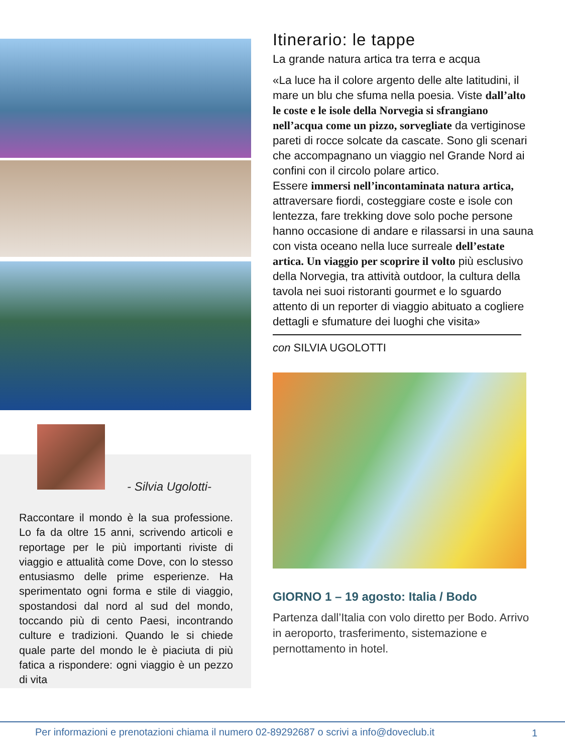- Silvia Ugolotti-
Raccontare il mondo è la sua professione. Lo fa da oltre 15 anni, scrivendo articoli e reportage per le più importanti riviste di viaggio e attualità come Dove, con lo stesso entusiasmo delle prime esperienze. Ha sperimentato ogni forma e stile di viaggio, spostandosi dal nord al sud del mondo, toccando più di cento Paesi, incontrando culture e tradizioni. Quando le si chiede quale parte del mondo le è piaciuta di più fatica a rispondere: ogni viaggio è un pezzo di vita
Itinerario: le tappe
La grande natura artica tra terra e acqua
«La luce ha il colore argento delle alte latitudini, il mare un blu che sfuma nella poesia. Viste dall’alto le coste e le isole della Norvegia si sfrangiano nell’acqua come un pizzo, sorvegliate da vertiginose pareti di rocce solcate da cascate. Sono gli scenari che accompagnano un viaggio nel Grande Nord ai confini con il circolo polare artico.
Essere immersi nell’incontaminata natura artica, attraversare fiordi, costeggiare coste e isole con lentezza, fare trekking dove solo poche persone hanno occasione di andare e rilassarsi in una sauna con vista oceano nella luce surreale dell’estate artica. Un viaggio per scoprire il volto più esclusivo della Norvegia, tra attività outdoor, la cultura della tavola nei suoi ristoranti gourmet e lo sguardo attento di un reporter di viaggio abituato a cogliere dettagli e sfumature dei luoghi che visita»
con SILVIA UGOLOTTI
GIORNO 1 – 19 agosto: Italia / Bodo
Partenza dall’Italia con volo diretto per Bodo. Arrivo in aeroporto, trasferimento, sistemazione e pernottamento in hotel.
Per informazioni e prenotazioni chiama il numero 02-89292687 o scrivi a info@doveclub.it 1